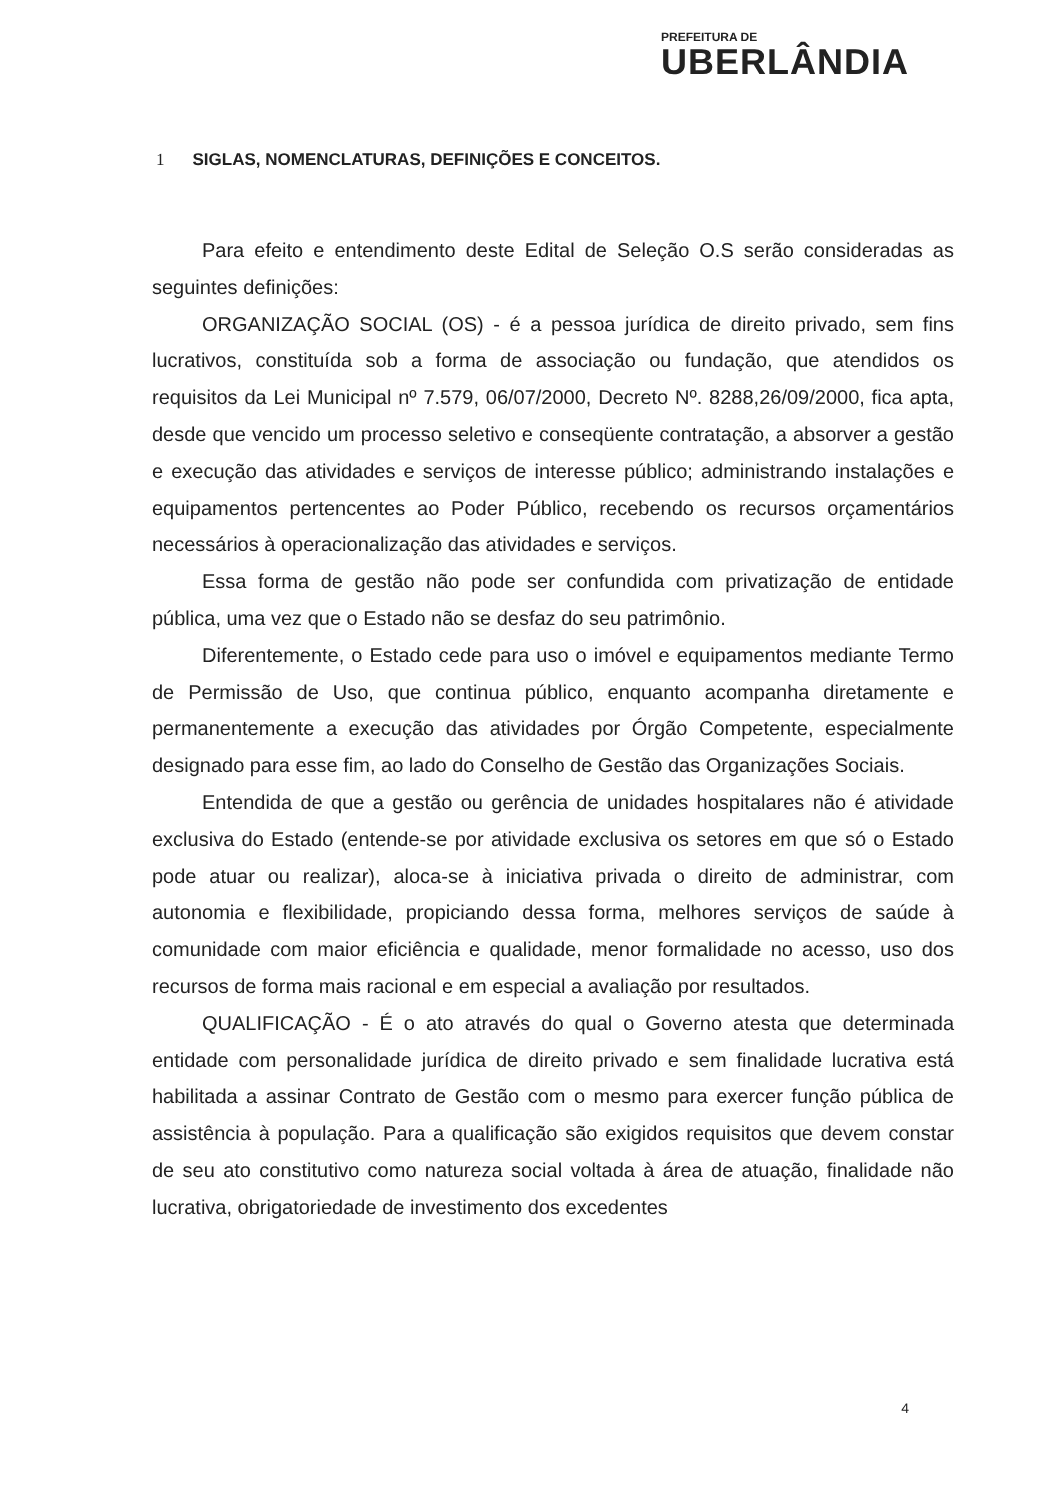PREFEITURA DE
UBERLÂNDIA
1 SIGLAS, NOMENCLATURAS, DEFINIÇÕES E CONCEITOS.
Para efeito e entendimento deste Edital de Seleção O.S serão consideradas as seguintes definições:
ORGANIZAÇÃO SOCIAL (OS) - é a pessoa jurídica de direito privado, sem fins lucrativos, constituída sob a forma de associação ou fundação, que atendidos os requisitos da Lei Municipal nº 7.579, 06/07/2000, Decreto Nº. 8288,26/09/2000, fica apta, desde que vencido um processo seletivo e conseqüente contratação, a absorver a gestão e execução das atividades e serviços de interesse público; administrando instalações e equipamentos pertencentes ao Poder Público, recebendo os recursos orçamentários necessários à operacionalização das atividades e serviços.
Essa forma de gestão não pode ser confundida com privatização de entidade pública, uma vez que o Estado não se desfaz do seu patrimônio.
Diferentemente, o Estado cede para uso o imóvel e equipamentos mediante Termo de Permissão de Uso, que continua público, enquanto acompanha diretamente e permanentemente a execução das atividades por Órgão Competente, especialmente designado para esse fim, ao lado do Conselho de Gestão das Organizações Sociais.
Entendida de que a gestão ou gerência de unidades hospitalares não é atividade exclusiva do Estado (entende-se por atividade exclusiva os setores em que só o Estado pode atuar ou realizar), aloca-se à iniciativa privada o direito de administrar, com autonomia e flexibilidade, propiciando dessa forma, melhores serviços de saúde à comunidade com maior eficiência e qualidade, menor formalidade no acesso, uso dos recursos de forma mais racional e em especial a avaliação por resultados.
QUALIFICAÇÃO - É o ato através do qual o Governo atesta que determinada entidade com personalidade jurídica de direito privado e sem finalidade lucrativa está habilitada a assinar Contrato de Gestão com o mesmo para exercer função pública de assistência à população. Para a qualificação são exigidos requisitos que devem constar de seu ato constitutivo como natureza social voltada à área de atuação, finalidade não lucrativa, obrigatoriedade de investimento dos excedentes
4